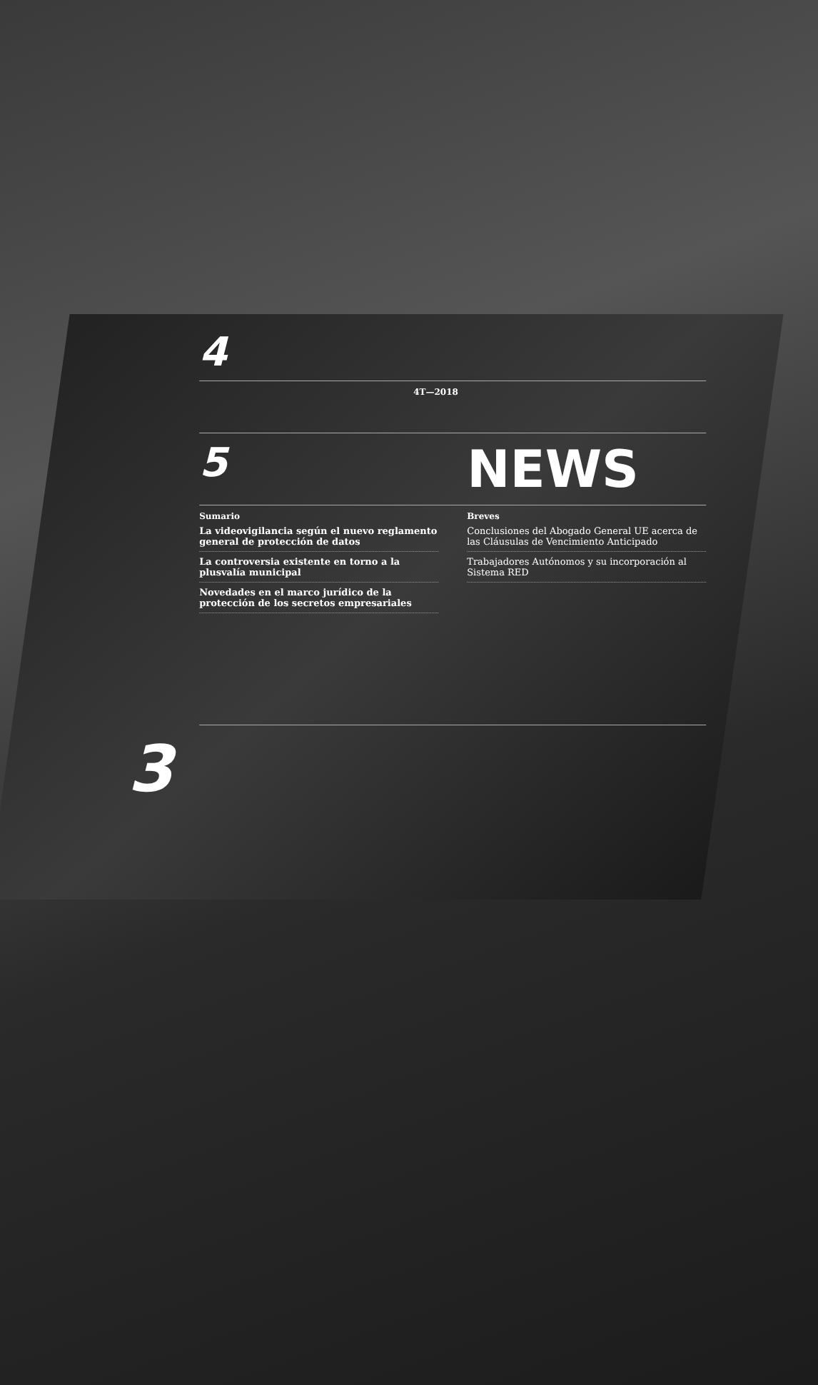4
4T—2018
5
NEWS
Sumario
La videovigilancia según el nuevo reglamento general de protección de datos
La controversia existente en torno a la plusvalía municipal
Novedades en el marco jurídico de la protección de los secretos empresariales
Breves
Conclusiones del Abogado General UE acerca de las Cláusulas de Vencimiento Anticipado
Trabajadores Autónomos y su incorporación al Sistema RED
3